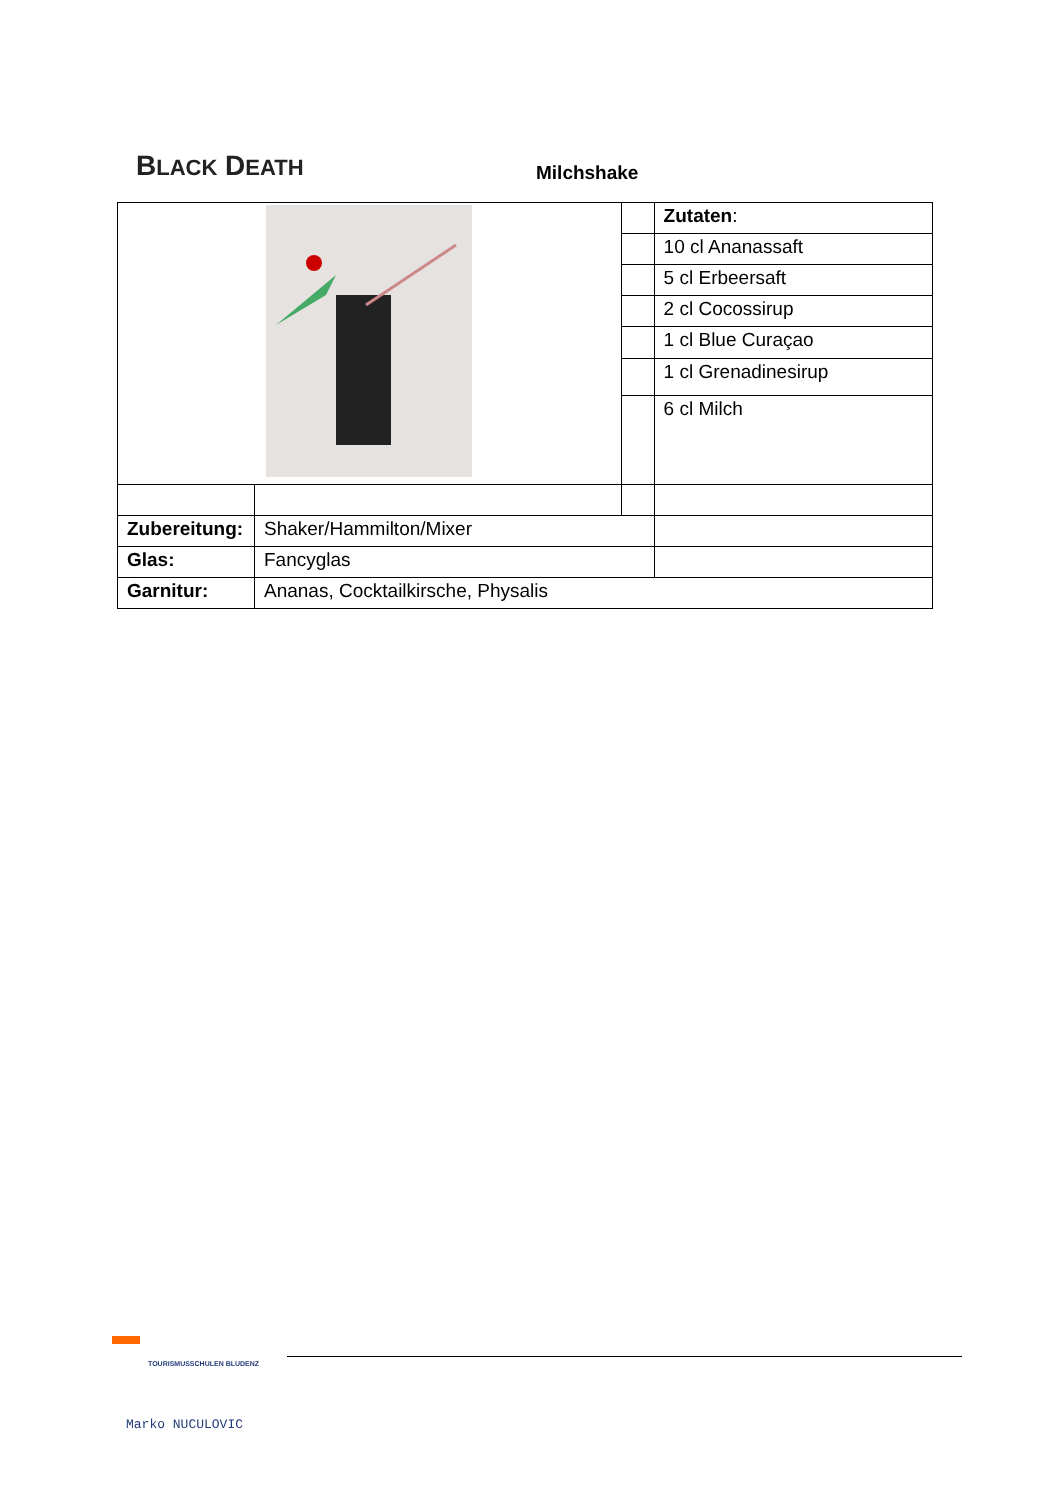BLACK DEATH
Milchshake
| | | | Zutaten : |
| | | | 10 cl Ananassaft |
| | | | 5 cl Erbeersaft |
| | | | 2 cl Cocossirup |
| | | | 1 cl Blue Curaçao |
| | | | 1 cl Grenadinesirup |
| | | | 6 cl Milch |
| Zubereitung: | Shaker/Hammilton/Mixer | | |
| Glas: | Fancyglas | | |
| Garnitur: | Ananas, Cocktailkirsche, Physalis | | |
TOURISMUSSCHULEN BLUDENZ
Marko NUCULOVIC